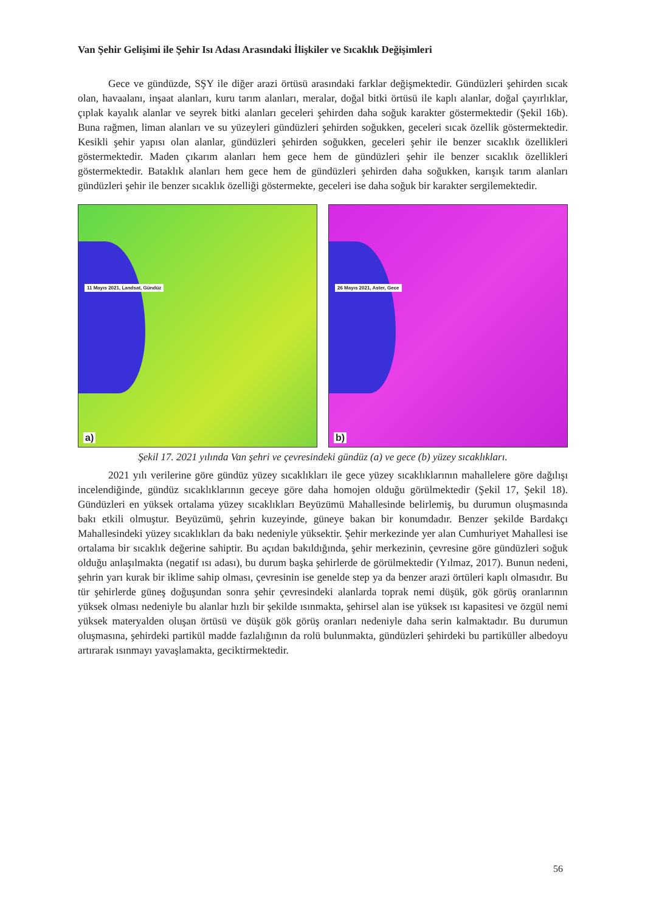Van Şehir Gelişimi ile Şehir Isı Adası Arasındaki İlişkiler ve Sıcaklık Değişimleri
Gece ve gündüzde, SŞY ile diğer arazi örtüsü arasındaki farklar değişmektedir. Gündüzleri şehirden sıcak olan, havaalanı, inşaat alanları, kuru tarım alanları, meralar, doğal bitki örtüsü ile kaplı alanlar, doğal çayırlıklar, çıplak kayalık alanlar ve seyrek bitki alanları geceleri şehirden daha soğuk karakter göstermektedir (Şekil 16b). Buna rağmen, liman alanları ve su yüzeyleri gündüzleri şehirden soğukken, geceleri sıcak özellik göstermektedir. Kesikli şehir yapısı olan alanlar, gündüzleri şehirden soğukken, geceleri şehir ile benzer sıcaklık özellikleri göstermektedir. Maden çıkarım alanları hem gece hem de gündüzleri şehir ile benzer sıcaklık özellikleri göstermektedir. Bataklık alanları hem gece hem de gündüzleri şehirden daha soğukken, karışık tarım alanları gündüzleri şehir ile benzer sıcaklık özelliği göstermekte, geceleri ise daha soğuk bir karakter sergilemektedir.
11 Mayıs 2021, Landsat, Gündüz
a)
26 Mayıs 2021, Aster, Gece
b)
Şekil 17. 2021 yılında Van şehri ve çevresindeki gündüz (a) ve gece (b) yüzey sıcaklıkları.
2021 yılı verilerine göre gündüz yüzey sıcaklıkları ile gece yüzey sıcaklıklarının mahallelere göre dağılışı incelendiğinde, gündüz sıcaklıklarının geceye göre daha homojen olduğu görülmektedir (Şekil 17, Şekil 18). Gündüzleri en yüksek ortalama yüzey sıcaklıkları Beyüzümü Mahallesinde belirlemiş, bu durumun oluşmasında bakı etkili olmuştur. Beyüzümü, şehrin kuzeyinde, güneye bakan bir konumdadır. Benzer şekilde Bardakçı Mahallesindeki yüzey sıcaklıkları da bakı nedeniyle yüksektir. Şehir merkezinde yer alan Cumhuriyet Mahallesi ise ortalama bir sıcaklık değerine sahiptir. Bu açıdan bakıldığında, şehir merkezinin, çevresine göre gündüzleri soğuk olduğu anlaşılmakta (negatif ısı adası), bu durum başka şehirlerde de görülmektedir (Yılmaz, 2017). Bunun nedeni, şehrin yarı kurak bir iklime sahip olması, çevresinin ise genelde step ya da benzer arazi örtüleri kaplı olmasıdır. Bu tür şehirlerde güneş doğuşundan sonra şehir çevresindeki alanlarda toprak nemi düşük, gök görüş oranlarının yüksek olması nedeniyle bu alanlar hızlı bir şekilde ısınmakta, şehirsel alan ise yüksek ısı kapasitesi ve özgül nemi yüksek materyalden oluşan örtüsü ve düşük gök görüş oranları nedeniyle daha serin kalmaktadır. Bu durumun oluşmasına, şehirdeki partikül madde fazlalığının da rolü bulunmakta, gündüzleri şehirdeki bu partiküller albedoyu artırarak ısınmayı yavaşlamakta, geciktirmektedir.
56